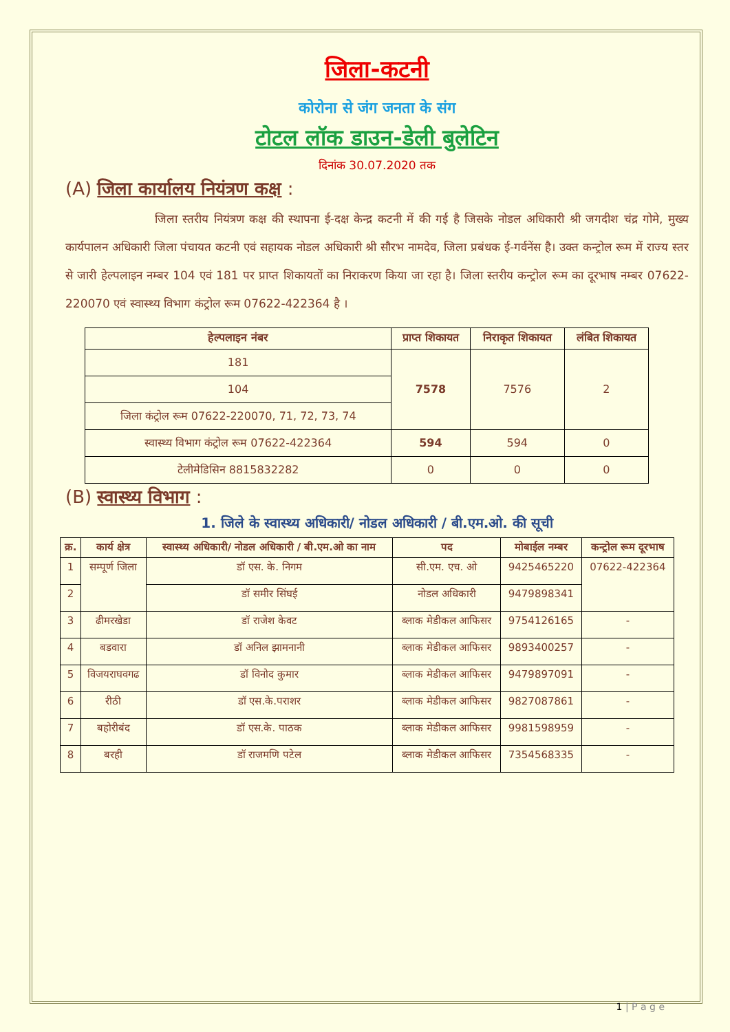जिला-कटनी
कोरोना से जंग जनता के संग
टोटल लॉक डाउन-डेली बुलेटिन
दिनांक 30.07.2020 तक
(A) जिला कार्यालय नियंत्रण कक्ष :
जिला स्तरीय नियंत्रण कक्ष की स्थापना ई-दक्ष केन्द्र कटनी में की गई है जिसके नोडल अधिकारी श्री जगदीश चंद्र गोमे, मुख्य कार्यपालन अधिकारी जिला पंचायत कटनी एवं सहायक नोडल अधिकारी श्री सौरभ नामदेव, जिला प्रबंधक ई-गर्वनेंस है। उक्त कन्ट्रोल रूम में राज्य स्तर से जारी हेल्पलाइन नम्बर 104 एवं 181 पर प्राप्त शिकायतों का निराकरण किया जा रहा है। जिला स्तरीय कन्ट्रोल रूम का दूरभाष नम्बर 07622-220070 एवं स्वास्थ्य विभाग कंट्रोल रूम 07622-422364 है ।
| हेल्पलाइन नंबर | प्राप्त शिकायत | निराकृत शिकायत | लंबित शिकायत |
| --- | --- | --- | --- |
| 181 | 7578 | 7576 | 2 |
| 104 | | | |
| जिला कंट्रोल रूम 07622-220070, 71, 72, 73, 74 | | | |
| स्वास्थ्य विभाग कंट्रोल रूम 07622-422364 | 594 | 594 | 0 |
| टेलीमेडिसिन 8815832282 | 0 | 0 | 0 |
(B) स्वास्थ्य विभाग :
1. जिले के स्वास्थ्य अधिकारी/ नोडल अधिकारी / बी.एम.ओ. की सूची
| क्र. | कार्य क्षेत्र | स्वास्थ्य अधिकारी/ नोडल अधिकारी / बी.एम.ओ का नाम | पद | मोबाईल नम्बर | कन्ट्रोल रूम दूरभाष |
| --- | --- | --- | --- | --- | --- |
| 1 | सम्पूर्ण जिला | डॉ एस. के. निगम | सी.एम. एच. ओ | 9425465220 | 07622-422364 |
| 2 | | डॉ समीर सिंघई | नोडल अधिकारी | 9479898341 | |
| 3 | ढीमरखेडा | डॉ राजेश केवट | ब्लाक मेडीकल आफिसर | 9754126165 | - |
| 4 | बडवारा | डॉ अनिल झामनानी | ब्लाक मेडीकल आफिसर | 9893400257 | - |
| 5 | विजयराघवगढ | डॉ विनोद कुमार | ब्लाक मेडीकल आफिसर | 9479897091 | - |
| 6 | रीठी | डॉ एस.के.पराशर | ब्लाक मेडीकल आफिसर | 9827087861 | - |
| 7 | बहोरीबंद | डॉ एस.के. पाठक | ब्लाक मेडीकल आफिसर | 9981598959 | - |
| 8 | बरही | डॉ राजमणि पटेल | ब्लाक मेडीकल आफिसर | 7354568335 | - |
1 | P a g e